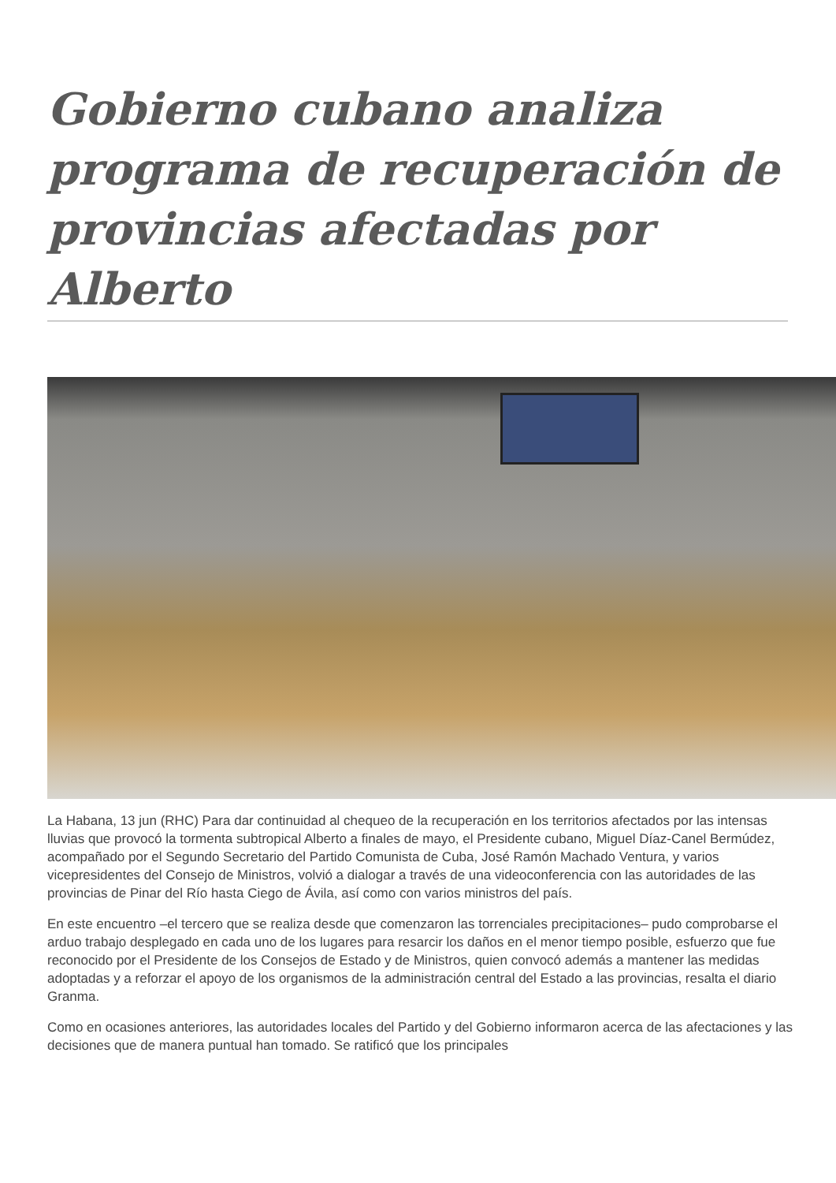Gobierno cubano analiza programa de recuperación de provincias afectadas por Alberto
La Habana, 13 jun (RHC) Para dar continuidad al chequeo de la recuperación en los territorios afectados por las intensas lluvias que provocó la tormenta subtropical Alberto a finales de mayo, el Presidente cubano, Miguel Díaz-Canel Bermúdez, acompañado por el Segundo Secretario del Partido Comunista de Cuba, José Ramón Machado Ventura, y varios vicepresidentes del Consejo de Ministros, volvió a dialogar a través de una videoconferencia con las autoridades de las provincias de Pinar del Río hasta Ciego de Ávila, así como con varios ministros del país.
En este encuentro –el tercero que se realiza desde que comenzaron las torrenciales precipitaciones– pudo comprobarse el arduo trabajo desplegado en cada uno de los lugares para resarcir los daños en el menor tiempo posible, esfuerzo que fue reconocido por el Presidente de los Consejos de Estado y de Ministros, quien convocó además a mantener las medidas adoptadas y a reforzar el apoyo de los organismos de la administración central del Estado a las provincias, resalta el diario Granma.
Como en ocasiones anteriores, las autoridades locales del Partido y del Gobierno informaron acerca de las afectaciones y las decisiones que de manera puntual han tomado. Se ratificó que los principales